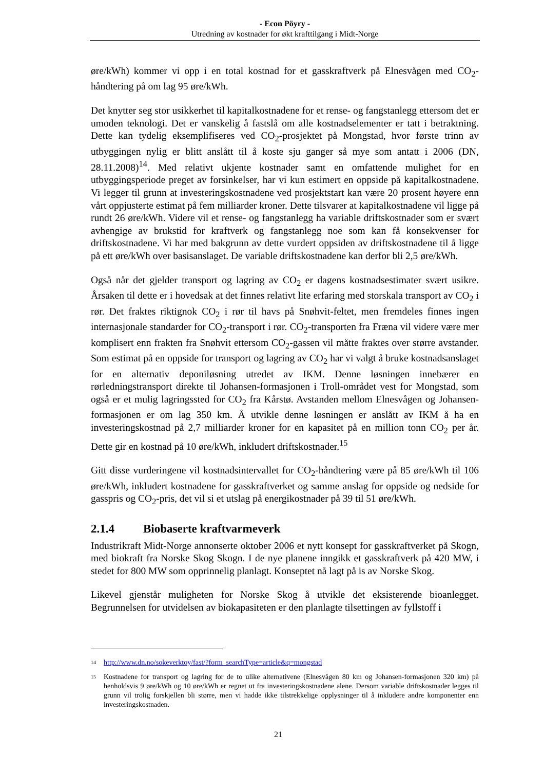- Econ Pöyry -
Utredning av kostnader for økt krafttilgang i Midt-Norge
øre/kWh) kommer vi opp i en total kostnad for et gasskraftverk på Elnesvågen med CO<sub>2</sub>-håndtering på om lag 95 øre/kWh.
Det knytter seg stor usikkerhet til kapitalkostnadene for et rense- og fangstanlegg ettersom det er umoden teknologi. Det er vanskelig å fastslå om alle kostnadselementer er tatt i betraktning. Dette kan tydelig eksemplifiseres ved CO<sub>2</sub>-prosjektet på Mongstad, hvor første trinn av utbyggingen nylig er blitt anslått til å koste sju ganger så mye som antatt i 2006 (DN, 28.11.2008)<sup>14</sup>. Med relativt ukjente kostnader samt en omfattende mulighet for en utbyggingsperiode preget av forsinkelser, har vi kun estimert en oppside på kapitalkostnadene. Vi legger til grunn at investeringskostnadene ved prosjektstart kan være 20 prosent høyere enn vårt oppjusterte estimat på fem milliarder kroner. Dette tilsvarer at kapitalkostnadene vil ligge på rundt 26 øre/kWh. Videre vil et rense- og fangstanlegg ha variable driftskostnader som er svært avhengige av brukstid for kraftverk og fangstanlegg noe som kan få konsekvenser for driftskostnadene. Vi har med bakgrunn av dette vurdert oppsiden av driftskostnadene til å ligge på ett øre/kWh over basisanslaget. De variable driftskostnadene kan derfor bli 2,5 øre/kWh.
Også når det gjelder transport og lagring av CO<sub>2</sub> er dagens kostnadsestimater svært usikre. Årsaken til dette er i hovedsak at det finnes relativt lite erfaring med storskala transport av CO<sub>2</sub> i rør. Det fraktes riktignok CO<sub>2</sub> i rør til havs på Snøhvit-feltet, men fremdeles finnes ingen internasjonale standarder for CO<sub>2</sub>-transport i rør. CO<sub>2</sub>-transporten fra Fræna vil videre være mer komplisert enn frakten fra Snøhvit ettersom CO<sub>2</sub>-gassen vil måtte fraktes over større avstander. Som estimat på en oppside for transport og lagring av CO<sub>2</sub> har vi valgt å bruke kostnadsanslaget for en alternativ deponiløsning utredet av IKM. Denne løsningen innebærer en rørledningstransport direkte til Johansen-formasjonen i Troll-området vest for Mongstad, som også er et mulig lagringssted for CO<sub>2</sub> fra Kårstø. Avstanden mellom Elnesvågen og Johansen-formasjonen er om lag 350 km. Å utvikle denne løsningen er anslått av IKM å ha en investeringskostnad på 2,7 milliarder kroner for en kapasitet på en million tonn CO<sub>2</sub> per år. Dette gir en kostnad på 10 øre/kWh, inkludert driftskostnader.<sup>15</sup>
Gitt disse vurderingene vil kostnadsintervallet for CO<sub>2</sub>-håndtering være på 85 øre/kWh til 106 øre/kWh, inkludert kostnadene for gasskraftverket og samme anslag for oppside og nedside for gasspris og CO<sub>2</sub>-pris, det vil si et utslag på energikostnader på 39 til 51 øre/kWh.
2.1.4 Biobaserte kraftvarmeverk
Industrikraft Midt-Norge annonserte oktober 2006 et nytt konsept for gasskraftverket på Skogn, med biokraft fra Norske Skog Skogn. I de nye planene inngikk et gasskraftverk på 420 MW, i stedet for 800 MW som opprinnelig planlagt. Konseptet nå lagt på is av Norske Skog.
Likevel gjenstår muligheten for Norske Skog å utvikle det eksisterende bioanlegget. Begrunnelsen for utvidelsen av biokapasiteten er den planlagte tilsettingen av fyllstoff i
14 http://www.dn.no/sokeverktoy/fast/?form_searchType=article&q=mongstad
15 Kostnadene for transport og lagring for de to ulike alternativene (Elnesvågen 80 km og Johansen-formasjonen 320 km) på henholdsvis 9 øre/kWh og 10 øre/kWh er regnet ut fra investeringskostnadene alene. Dersom variable driftskostnader legges til grunn vil trolig forskjellen bli større, men vi hadde ikke tilstrekkelige opplysninger til å inkludere andre komponenter enn investeringskostnaden.
21